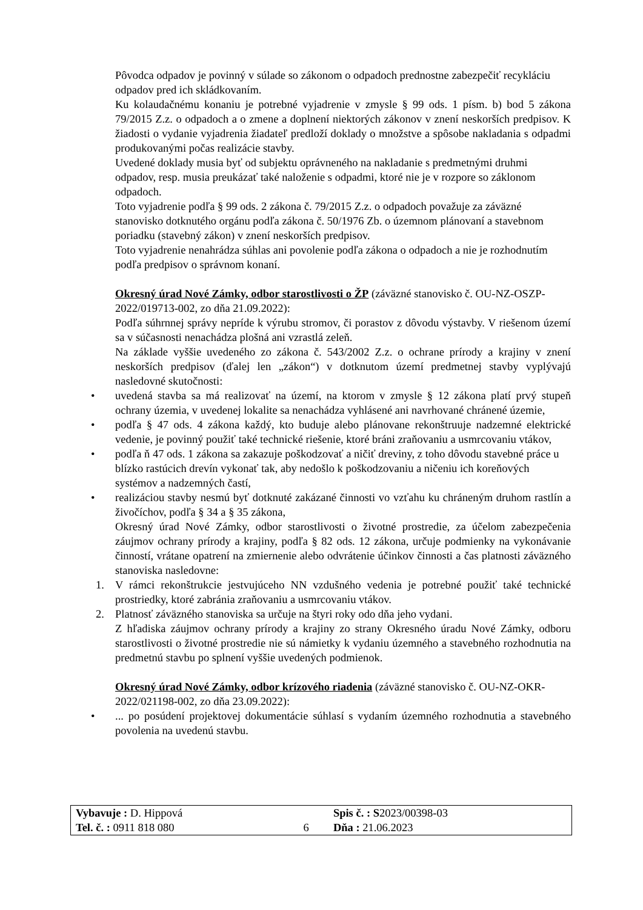Pôvodca odpadov je povinný v súlade so zákonom o odpadoch prednostne zabezpečiť recykláciu odpadov pred ich skládkovaním.
Ku kolaudačnému konaniu je potrebné vyjadrenie v zmysle § 99 ods. 1 písm. b) bod 5 zákona 79/2015 Z.z. o odpadoch a o zmene a doplnení niektorých zákonov v znení neskorších predpisov. K žiadosti o vydanie vyjadrenia žiadateľ predloží doklady o množstve a spôsobe nakladania s odpadmi produkovanými počas realizácie stavby.
Uvedené doklady musia byť od subjektu oprávneného na nakladanie s predmetnými druhmi odpadov, resp. musia preukázať také naloženie s odpadmi, ktoré nie je v rozpore so záklonom odpadoch.
Toto vyjadrenie podľa § 99 ods. 2 zákona č. 79/2015 Z.z. o odpadoch považuje za záväzné stanovisko dotknutého orgánu podľa zákona č. 50/1976 Zb. o územnom plánovaní a stavebnom poriadku (stavebný zákon) v znení neskorších predpisov.
Toto vyjadrenie nenahrádza súhlas ani povolenie podľa zákona o odpadoch a nie je rozhodnutím podľa predpisov o správnom konaní.
Okresný úrad Nové Zámky, odbor starostlivosti o ŽP (záväzné stanovisko č. OU-NZ-OSZP-2022/019713-002, zo dňa 21.09.2022):
Podľa súhrnnej správy nepríde k výrubu stromov, či porastov z dôvodu výstavby. V riešenom území sa v súčasnosti nenachádza plošná ani vzrastlá zeleň.
Na základe vyššie uvedeného zo zákona č. 543/2002 Z.z. o ochrane prírody a krajiny v znení neskorších predpisov (ďalej len „zákon“) v dotknutom území predmetnej stavby vyplývajú nasledovné skutočnosti:
• uvedená stavba sa má realizovať na území, na ktorom v zmysle § 12 zákona platí prvý stupeň ochrany územia, v uvedenej lokalite sa nenachádza vyhlásené ani navrhované chránené územie,
• podľa § 47 ods. 4 zákona každý, kto buduje alebo plánovane rekonštruuje nadzemné elektrické vedenie, je povinný použiť také technické riešenie, ktoré bráni zraňovaniu a usmrcovaniu vtákov,
• podľa ň 47 ods. 1 zákona sa zakazuje poškodzovať a ničiť dreviny, z toho dôvodu stavebné práce u blízko rastúcich drevín vykonať tak, aby nedošlo k poškodzovaniu a ničeniu ich koreňových systémov a nadzemných častí,
• realizáciou stavby nesmú byť dotknuté zakázané činnosti vo vzťahu ku chráneným druhom rastlín a živočíchov, podľa § 34 a § 35 zákona,
Okresný úrad Nové Zámky, odbor starostlivosti o životné prostredie, za účelom zabezpečenia záujmov ochrany prírody a krajiny, podľa § 82 ods. 12 zákona, určuje podmienky na vykonávanie činností, vrátane opatrení na zmiernenie alebo odvrátenie účinkov činnosti a čas platnosti záväzného stanoviska nasledovne:
1. V rámci rekonštrukcie jestvujúceho NN vzdušného vedenia je potrebné použiť také technické prostriedky, ktoré zabránia zraňovaniu a usmrcovaniu vtákov.
2. Platnosť záväzného stanoviska sa určuje na štyri roky odo dňa jeho vydani.
Z hľadiska záujmov ochrany prírody a krajiny zo strany Okresného úradu Nové Zámky, odboru starostlivosti o životné prostredie nie sú námietky k vydaniu územného a stavebného rozhodnutia na predmetnú stavbu po splnení vyššie uvedených podmienok.
Okresný úrad Nové Zámky, odbor krízového riadenia (záväzné stanovisko č. OU-NZ-OKR-2022/021198-002, zo dňa 23.09.2022):
•... po posúdení projektovej dokumentácie súhlasí s vydaním územného rozhodnutia a stavebného povolenia na uvedenú stavbu.
| Vybavuje : D. Hippová | | Spis č. : S 2023/00398-03 |
| Tel. č. : 0911 818 080 | 6 | Dňa : 21.06.2023 |